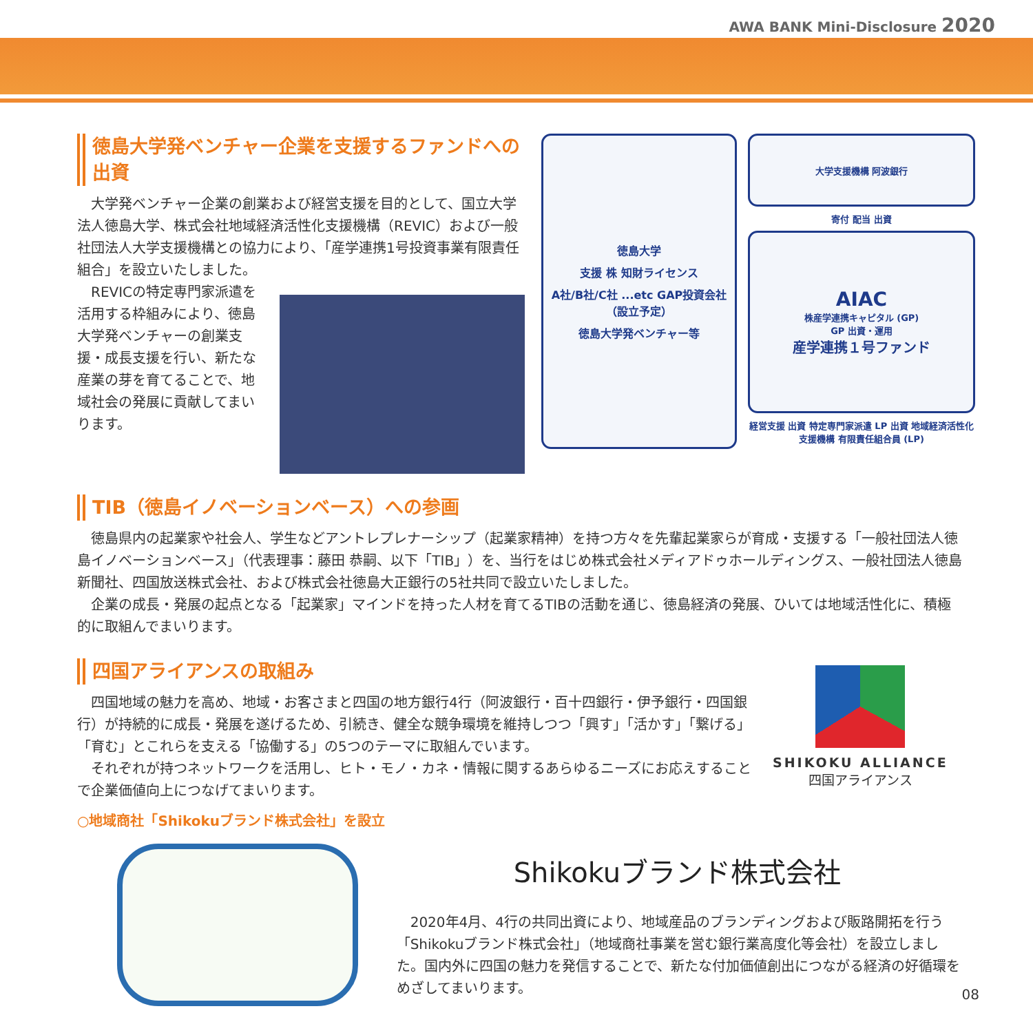AWA BANK Mini-Disclosure 2020
徳島大学発ベンチャー企業を支援するファンドへの出資
大学発ベンチャー企業の創業および経営支援を目的として、国立大学法人徳島大学、株式会社地域経済活性化支援機構（REVIC）および一般社団法人大学支援機構との協力により、「産学連携1号投資事業有限責任組合」を設立いたしました。
REVICの特定専門家派遣を活用する枠組みにより、徳島大学発ベンチャーの創業支援・成長支援を行い、新たな産業の芽を育てることで、地域社会の発展に貢献してまいります。
徳島大学
支援 株 知財ライセンス
A社/B社/C社 ...etc GAP投資会社（設立予定）
徳島大学発ベンチャー等
大学支援機構 阿波銀行
寄付 配当 出資
AIAC
株産学連携キャピタル (GP)
GP 出資・運用
産学連携１号ファンド
経営支援 出資 特定専門家派遣 LP 出資 地域経済活性化支援機構 有限責任組合員 (LP)
TIB（徳島イノベーションベース）への参画
徳島県内の起業家や社会人、学生などアントレプレナーシップ（起業家精神）を持つ方々を先輩起業家らが育成・支援する「一般社団法人徳島イノベーションベース」（代表理事：藤田 恭嗣、以下「TIB」）を、当行をはじめ株式会社メディアドゥホールディングス、一般社団法人徳島新聞社、四国放送株式会社、および株式会社徳島大正銀行の5社共同で設立いたしました。
企業の成長・発展の起点となる「起業家」マインドを持った人材を育てるTIBの活動を通じ、徳島経済の発展、ひいては地域活性化に、積極的に取組んでまいります。
四国アライアンスの取組み
四国地域の魅力を高め、地域・お客さまと四国の地方銀行4行（阿波銀行・百十四銀行・伊予銀行・四国銀行）が持続的に成長・発展を遂げるため、引続き、健全な競争環境を維持しつつ「興す」「活かす」「繋げる」「育む」とこれらを支える「協働する」の5つのテーマに取組んでいます。
それぞれが持つネットワークを活用し、ヒト・モノ・カネ・情報に関するあらゆるニーズにお応えすることで企業価値向上につなげてまいります。
○地域商社「Shikokuブランド株式会社」を設立
SHIKOKU ALLIANCE
四国アライアンス
Shikokuブランド株式会社
2020年4月、4行の共同出資により、地域産品のブランディングおよび販路開拓を行う「Shikokuブランド株式会社」（地域商社事業を営む銀行業高度化等会社）を設立しました。国内外に四国の魅力を発信することで、新たな付加価値創出につながる経済の好循環をめざしてまいります。
08